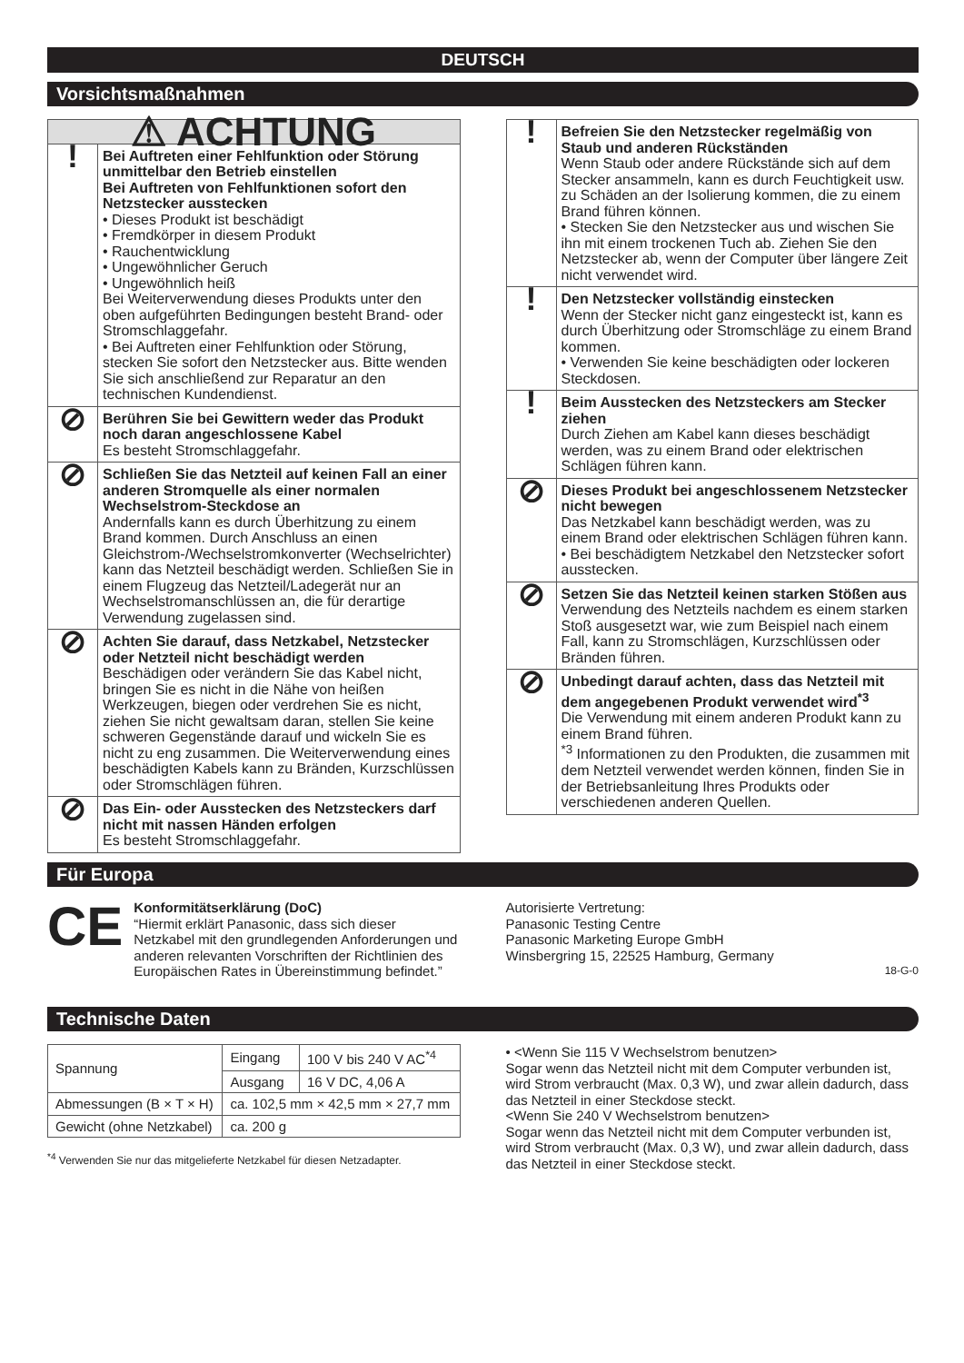DEUTSCH
Vorsichtsmaßnahmen
| ⚠ ACHTUNG | |
| ! | Bei Auftreten einer Fehlfunktion oder Störung unmittelbar den Betrieb einstellen Bei Auftreten von Fehlfunktionen sofort den Netzstecker ausstecken • Dieses Produkt ist beschädigt • Fremdkörper in diesem Produkt • Rauchentwicklung • Ungewöhnlicher Geruch • Ungewöhnlich heiß Bei Weiterverwendung dieses Produkts unter den oben aufgeführten Bedingungen besteht Brand- oder Stromschlaggefahr. • Bei Auftreten einer Fehlfunktion oder Störung, stecken Sie sofort den Netzstecker aus. Bitte wenden Sie sich anschließend zur Reparatur an den technischen Kundendienst. |
| ⊘ | Berühren Sie bei Gewittern weder das Produkt noch daran angeschlossene Kabel Es besteht Stromschlaggefahr. |
| ⊘ | Schließen Sie das Netzteil auf keinen Fall an einer anderen Stromquelle als einer normalen Wechselstrom-Steckdose an Andernfalls kann es durch Überhitzung zu einem Brand kommen. Durch Anschluss an einen Gleichstrom-/Wechselstromkonverter (Wechselrichter) kann das Netzteil beschädigt werden. Schließen Sie in einem Flugzeug das Netzteil/Ladegerät nur an Wechselstromanschlüssen an, die für derartige Verwendung zugelassen sind. |
| ⊘ | Achten Sie darauf, dass Netzkabel, Netzstecker oder Netzteil nicht beschädigt werden Beschädigen oder verändern Sie das Kabel nicht, bringen Sie es nicht in die Nähe von heißen Werkzeugen, biegen oder verdrehen Sie es nicht, ziehen Sie nicht gewaltsam daran, stellen Sie keine schweren Gegenstände darauf und wickeln Sie es nicht zu eng zusammen. Die Weiterverwendung eines beschädigten Kabels kann zu Bränden, Kurzschlüssen oder Stromschlägen führen. |
| ⊘ | Das Ein- oder Ausstecken des Netzsteckers darf nicht mit nassen Händen erfolgen Es besteht Stromschlaggefahr. |
| ! | Befreien Sie den Netzstecker regelmäßig von Staub und anderen Rückständen Wenn Staub oder andere Rückstände sich auf dem Stecker ansammeln, kann es durch Feuchtigkeit usw. zu Schäden an der Isolierung kommen, die zu einem Brand führen können. • Stecken Sie den Netzstecker aus und wischen Sie ihn mit einem trockenen Tuch ab. Ziehen Sie den Netzstecker ab, wenn der Computer über längere Zeit nicht verwendet wird. |
| ! | Den Netzstecker vollständig einstecken Wenn der Stecker nicht ganz eingesteckt ist, kann es durch Überhitzung oder Stromschläge zu einem Brand kommen. • Verwenden Sie keine beschädigten oder locker­en Steckdosen. |
| ! | Beim Ausstecken des Netzsteckers am Stecker ziehen Durch Ziehen am Kabel kann dieses beschädigt werden, was zu einem Brand oder elektrischen Schlägen führen kann. |
| ⊘ | Dieses Produkt bei angeschlossenem Netzstecker nicht bewegen Das Netzkabel kann beschädigt werden, was zu einem Brand oder elektrischen Schlägen führen kann. • Bei beschädigtem Netzkabel den Netzstecker sofort ausstecken. |
| ⊘ | Setzen Sie das Netzteil keinen starken Stößen aus Verwendung des Netzteils nachdem es einem starken Stoß ausgesetzt war, wie zum Beispiel nach einem Fall, kann zu Stromschlägen, Kurzschlüssen oder Bränden führen. |
| ⊘ | Unbedingt darauf achten, dass das Netzteil mit dem angegebenen Produkt verwendet wird<sup>*3</sup> Die Verwendung mit einem anderen Produkt kann zu einem Brand führen. <sup>*3</sup> Informationen zu den Produkten, die zusammen mit dem Netzteil verwendet werden können, finden Sie in der Betriebsanleitung Ihres Produkts oder verschiedenen anderen Quellen. |
Für Europa
CE
Konformitätserklärung (DoC)
“Hiermit erklärt Panasonic, dass sich dieser Netzkabel mit den grundlegenden Anforderungen und anderen relevanten Vorschriften der Richtlinien des Europäischen Rates in Übereinstimmung befindet.”
Autorisierte Vertretung:
Panasonic Testing Centre
Panasonic Marketing Europe GmbH
Winsbergring 15, 22525 Hamburg, Germany
18-G-0
Technische Daten
| Spannung | Eingang | 100 V bis 240 V AC<sup>*4</sup> |
| | Ausgang | 16 V DC, 4,06 A |
| Abmessungen (B × T × H) | ca. 102,5 mm × 42,5 mm × 27,7 mm | |
| Gewicht (ohne Netzkabel) | ca. 200 g | |
<sup>*4</sup> Verwenden Sie nur das mitgelieferte Netzkabel für diesen Netzadapter.
• <Wenn Sie 115 V Wechselstrom benutzen>
Sogar wenn das Netzteil nicht mit dem Computer verbunden ist, wird Strom verbraucht (Max. 0,3 W), und zwar allein dadurch, dass das Netzteil in einer Steckdose steckt.
<Wenn Sie 240 V Wechselstrom benutzen>
Sogar wenn das Netzteil nicht mit dem Computer verbunden ist, wird Strom verbraucht (Max. 0,3 W), und zwar allein dadurch, dass das Netzteil in einer Steckdose steckt.